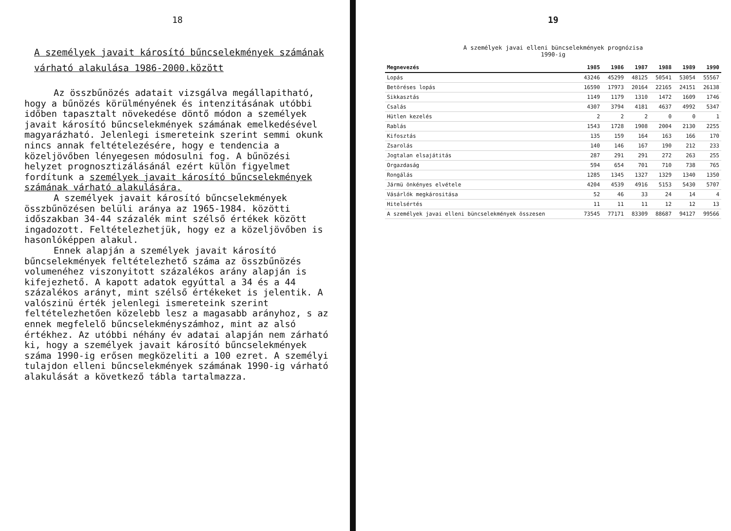18
A személyek javait károsító bűncselekmények számának várható alakulása 1986-2000.között
Az összbűnözés adatait vizsgálva megállapitható, hogy a bűnözés körülményének és intenzitásának utóbbi időben tapasztalt növekedése döntő módon a személyek javait károsító bűncselekmények számának emelkedésével magyarázható. Jelenlegi ismereteink szerint semmi okunk nincs annak feltételezésére, hogy e tendencia a közeljövőben lényegesen módosulni fog. A bűnözési helyzet prognosztizálásánál ezért külön figyelmet fordítunk a személyek javait károsító bűncselekmények számának várható alakulására.
A személyek javait károsító bűncselekmények összbűnözésen belüli aránya az 1965-1984. közötti időszakban 34-44 százalék mint szélső értékek között ingadozott. Feltételezhetjük, hogy ez a közeljövőben is hasonlóképpen alakul.
Ennek alapján a személyek javait károsító bűncselekmények feltételezhető száma az összbűnözés volumenéhez viszonyitott százalékos arány alapján is kifejezhető. A kapott adatok egyúttal a 34 és a 44 százalékos arányt, mint szélső értékeket is jelentik. A valószinü érték jelenlegi ismereteink szerint feltételezhetően közelebb lesz a magasabb arányhoz, s az ennek megfelelő bűncselekményszámhoz, mint az alsó értékhez. Az utóbbi néhány év adatai alapján nem zárható ki, hogy a személyek javait károsító bűncselekmények száma 1990-ig erősen megközeliti a 100 ezret. A személyi tulajdon elleni bűncselekmények számának 1990-ig várható alakulását a következő tábla tartalmazza.
19
A személyek javai elleni büncselekmények prognózisa
1990-ig
| Megnevezés | 1985 | 1986 | 1987 | 1988 | 1989 | 1990 |
| --- | --- | --- | --- | --- | --- | --- |
| Lopás | 43246 | 45299 | 48125 | 50541 | 53054 | 55567 |
| Betöréses lopás | 16590 | 17973 | 20164 | 22165 | 24151 | 26138 |
| Sikkasztás | 1149 | 1179 | 1310 | 1472 | 1609 | 1746 |
| Csalás | 4307 | 3794 | 4181 | 4637 | 4992 | 5347 |
| Hütlen kezelés | 2 | 2 | 2 | 0 | 0 | 1 |
| Rablás | 1543 | 1728 | 1908 | 2004 | 2130 | 2255 |
| Kifosztás | 135 | 159 | 164 | 163 | 166 | 170 |
| Zsarolás | 140 | 146 | 167 | 190 | 212 | 233 |
| Jogtalan elsajátitás | 287 | 291 | 291 | 272 | 263 | 255 |
| Orgazdaság | 594 | 654 | 701 | 710 | 738 | 765 |
| Rongálás | 1285 | 1345 | 1327 | 1329 | 1340 | 1350 |
| Jármü önkényes elvétele | 4204 | 4539 | 4916 | 5153 | 5430 | 5707 |
| Vásárlók megkárositása | 52 | 46 | 33 | 24 | 14 | 4 |
| Hitelsértés | 11 | 11 | 11 | 12 | 12 | 13 |
| A személyek javai elleni büncselekmények összesen | 73545 | 77171 | 83309 | 88687 | 94127 | 99566 |